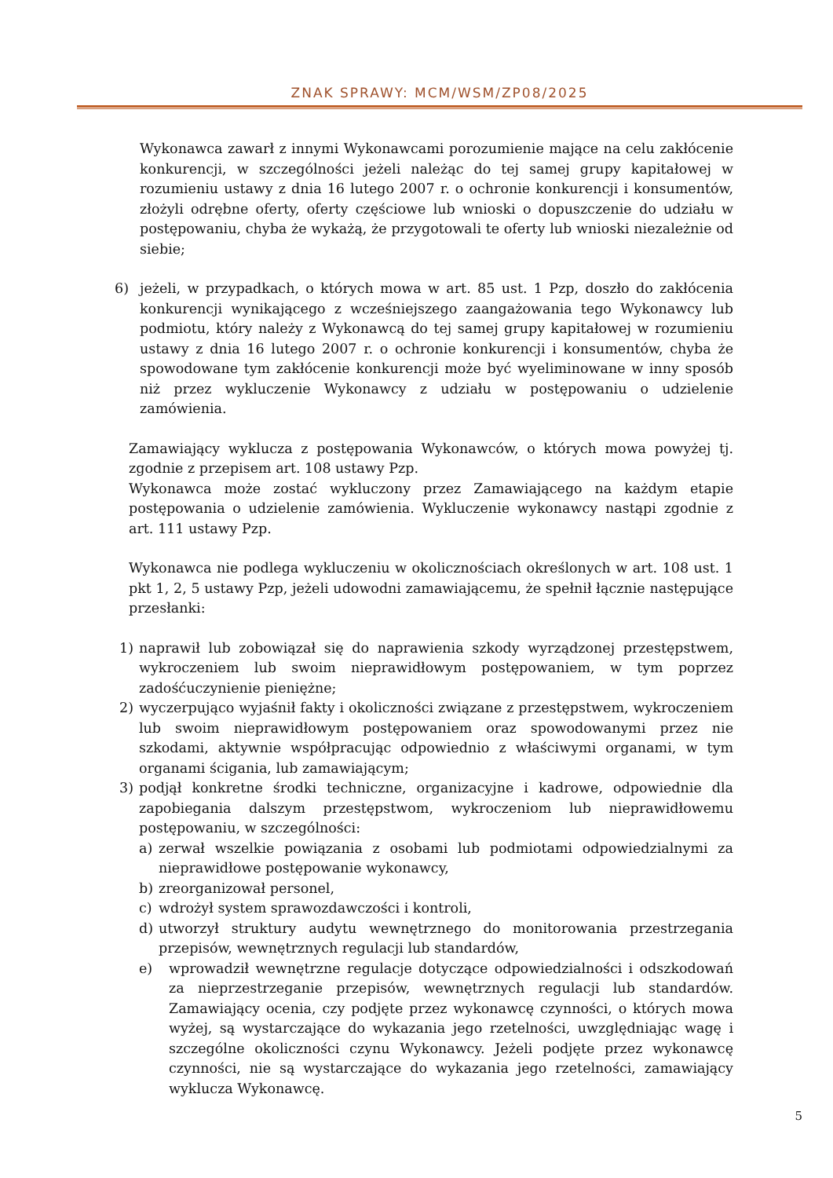ZNAK SPRAWY: MCM/WSM/ZP08/2025
Wykonawca zawarł z innymi Wykonawcami porozumienie mające na celu zakłócenie konkurencji, w szczególności jeżeli należąc do tej samej grupy kapitałowej w rozumieniu ustawy z dnia 16 lutego 2007 r. o ochronie konkurencji i konsumentów, złożyli odrębne oferty, oferty częściowe lub wnioski o dopuszczenie do udziału w postępowaniu, chyba że wykażą, że przygotowali te oferty lub wnioski niezależnie od siebie;
6) jeżeli, w przypadkach, o których mowa w art. 85 ust. 1 Pzp, doszło do zakłócenia konkurencji wynikającego z wcześniejszego zaangażowania tego Wykonawcy lub podmiotu, który należy z Wykonawcą do tej samej grupy kapitałowej w rozumieniu ustawy z dnia 16 lutego 2007 r. o ochronie konkurencji i konsumentów, chyba że spowodowane tym zakłócenie konkurencji może być wyeliminowane w inny sposób niż przez wykluczenie Wykonawcy z udziału w postępowaniu o udzielenie zamówienia.
Zamawiający wyklucza z postępowania Wykonawców, o których mowa powyżej tj. zgodnie z przepisem art. 108 ustawy Pzp.
Wykonawca może zostać wykluczony przez Zamawiającego na każdym etapie postępowania o udzielenie zamówienia. Wykluczenie wykonawcy nastąpi zgodnie z art. 111 ustawy Pzp.
Wykonawca nie podlega wykluczeniu w okolicznościach określonych w art. 108 ust. 1 pkt 1, 2, 5 ustawy Pzp, jeżeli udowodni zamawiającemu, że spełnił łącznie następujące przesłanki:
1) naprawił lub zobowiązał się do naprawienia szkody wyrządzonej przestępstwem, wykroczeniem lub swoim nieprawidłowym postępowaniem, w tym poprzez zadośćuczynienie pieniężne;
2) wyczerpująco wyjaśnił fakty i okoliczności związane z przestępstwem, wykroczeniem lub swoim nieprawidłowym postępowaniem oraz spowodowanymi przez nie szkodami, aktywnie współpracując odpowiednio z właściwymi organami, w tym organami ścigania, lub zamawiającym;
3) podjął konkretne środki techniczne, organizacyjne i kadrowe, odpowiednie dla zapobiegania dalszym przestępstwom, wykroczeniom lub nieprawidłowemu postępowaniu, w szczególności:
a) zerwał wszelkie powiązania z osobami lub podmiotami odpowiedzialnymi za nieprawidłowe postępowanie wykonawcy,
b) zreorganizował personel,
c) wdrożył system sprawozdawczości i kontroli,
d) utworzył struktury audytu wewnętrznego do monitorowania przestrzegania przepisów, wewnętrznych regulacji lub standardów,
e) wprowadził wewnętrzne regulacje dotyczące odpowiedzialności i odszkodowań za nieprzestrzeganie przepisów, wewnętrznych regulacji lub standardów. Zamawiający ocenia, czy podjęte przez wykonawcę czynności, o których mowa wyżej, są wystarczające do wykazania jego rzetelności, uwzględniając wagę i szczególne okoliczności czynu Wykonawcy. Jeżeli podjęte przez wykonawcę czynności, nie są wystarczające do wykazania jego rzetelności, zamawiający wyklucza Wykonawcę.
5